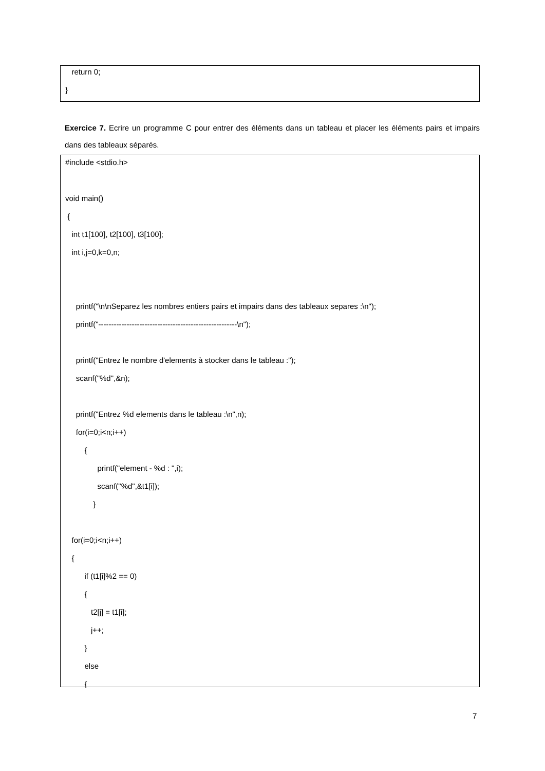return 0;
}
Exercice 7. Ecrire un programme C pour entrer des éléments dans un tableau et placer les éléments pairs et impairs dans des tableaux séparés.
#include <stdio.h>
void main()
{
int t1[100], t2[100], t3[100];
int i,j=0,k=0,n;
printf("\n\nSeparez les nombres entiers pairs et impairs dans des tableaux separes :\n");
printf("------------------------------------------------------\n");
printf("Entrez le nombre d'elements à stocker dans le tableau :");
scanf("%d",&n);
printf("Entrez %d elements dans le tableau :\n",n);
for(i=0;i<n;i++)
{
printf("element - %d : ",i);
scanf("%d",&t1[i]);
}
for(i=0;i<n;i++)
{
if (t1[i]%2 == 0)
{
t2[j] = t1[i];
j++;
}
else
{
7